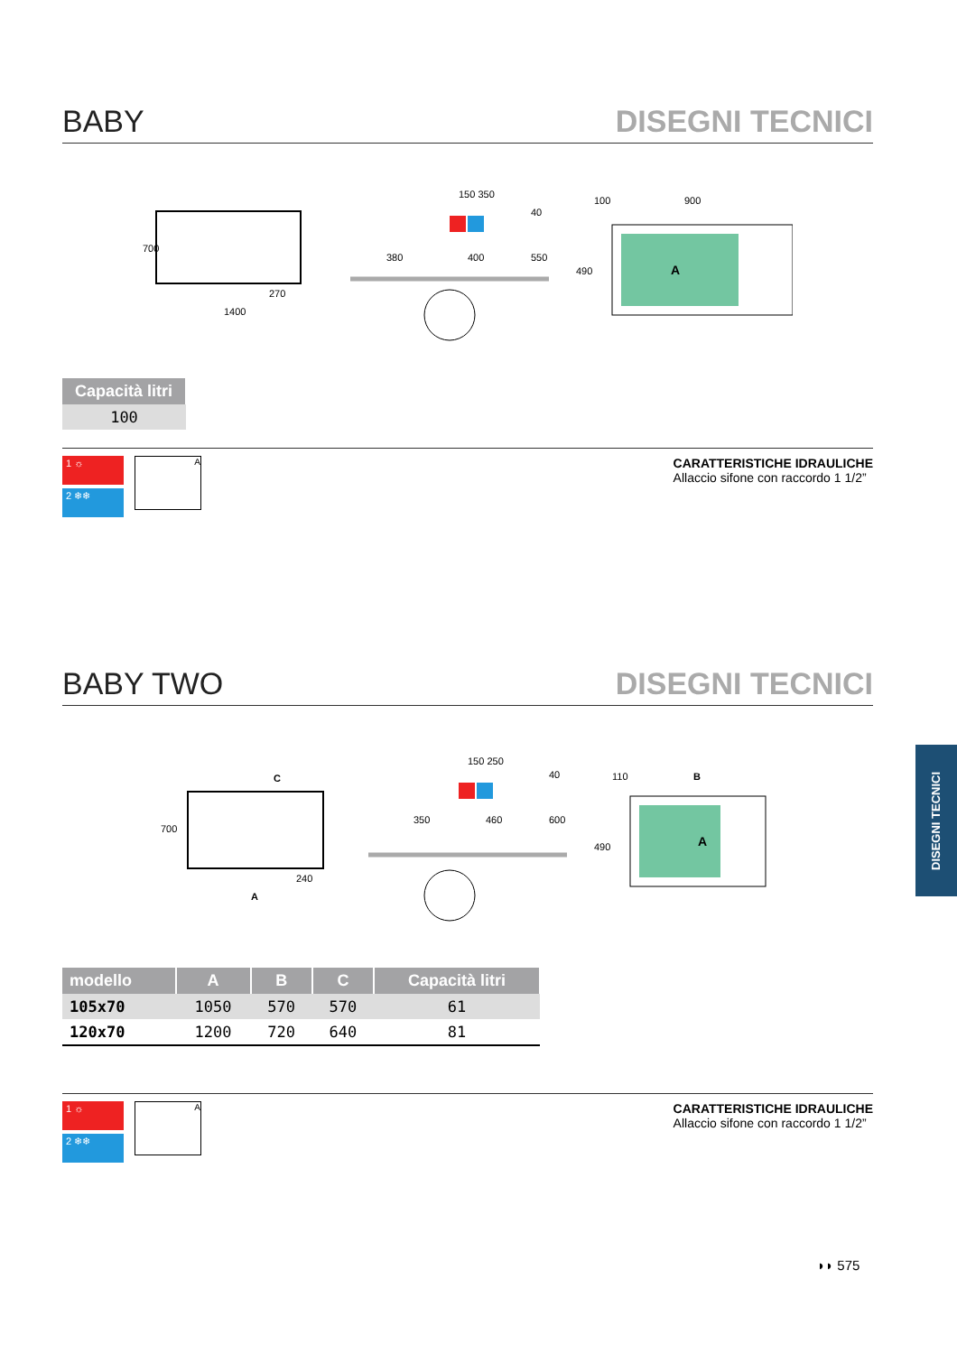BABY
DISEGNI TECNICI
1400
270
700
150 350
380
400
550
40
100
900
490
A
| Capacità litri |
| --- |
| 100 |
1 ☼
2 ❄❄
A
CARATTERISTICHE IDRAULICHE
Allaccio sifone con raccordo 1 1/2”
BABY TWO
DISEGNI TECNICI
C
700
240
A
150 250
350
460
600
40
110
B
490
A
| modello | A | B | C | Capacità litri |
| --- | --- | --- | --- | --- |
| 105x70 | 1050 | 570 | 570 | 61 |
| 120x70 | 1200 | 720 | 640 | 81 |
1 ☼
2 ❄❄
A
CARATTERISTICHE IDRAULICHE
Allaccio sifone con raccordo 1 1/2”
DISEGNI TECNICI
◗◗ 575